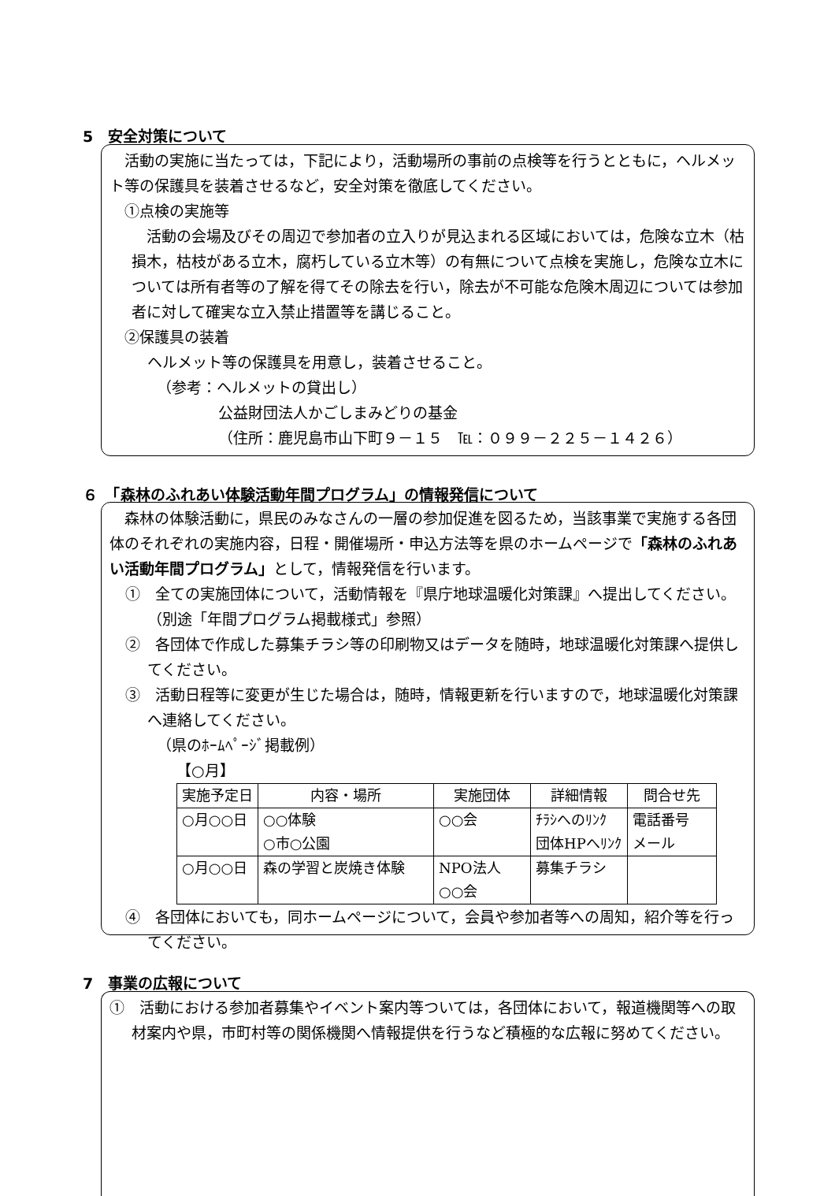5　安全対策について
　活動の実施に当たっては，下記により，活動場所の事前の点検等を行うとともに，ヘルメット等の保護具を装着させるなど，安全対策を徹底してください。
　①点検の実施等
　活動の会場及びその周辺で参加者の立入りが見込まれる区域においては，危険な立木（枯損木，枯枝がある立木，腐朽している立木等）の有無について点検を実施し，危険な立木については所有者等の了解を得てその除去を行い，除去が不可能な危険木周辺については参加者に対して確実な立入禁止措置等を講じること。
　②保護具の装着
ヘルメット等の保護具を用意し，装着させること。
（参考：ヘルメットの貸出し）
公益財団法人かごしまみどりの基金
（住所：鹿児島市山下町９－１５　℡：０９９－２２５－１４２６）
６　「森林のふれあい体験活動年間プログラム」の情報発信について
　森林の体験活動に，県民のみなさんの一層の参加促進を図るため，当該事業で実施する各団体のそれぞれの実施内容，日程・開催場所・申込方法等を県のホームページで「森林のふれあい活動年間プログラム」として，情報発信を行います。
①　全ての実施団体について，活動情報を『県庁地球温暖化対策課』へ提出してください。（別途「年間プログラム掲載様式」参照）
②　各団体で作成した募集チラシ等の印刷物又はデータを随時，地球温暖化対策課へ提供してください。
③　活動日程等に変更が生じた場合は，随時，情報更新を行いますので，地球温暖化対策課へ連絡してください。
（県のﾎｰﾑﾍﾟｰｼﾞ掲載例）
【○月】
| 実施予定日 | 内容・場所 | 実施団体 | 詳細情報 | 問合せ先 |
| --- | --- | --- | --- | --- |
| ○月○○日 | ○○体験 ○市○公園 | ○○会 | ﾁﾗｼへのﾘﾝｸ 団体HPへﾘﾝｸ | 電話番号 メール |
| ○月○○日 | 森の学習と炭焼き体験 | NPO法人 ○○会 | 募集チラシ | |
④　各団体においても，同ホームページについて，会員や参加者等への周知，紹介等を行ってください。
7　事業の広報について
①　活動における参加者募集やイベント案内等ついては，各団体において，報道機関等への取材案内や県，市町村等の関係機関へ情報提供を行うなど積極的な広報に努めてください。